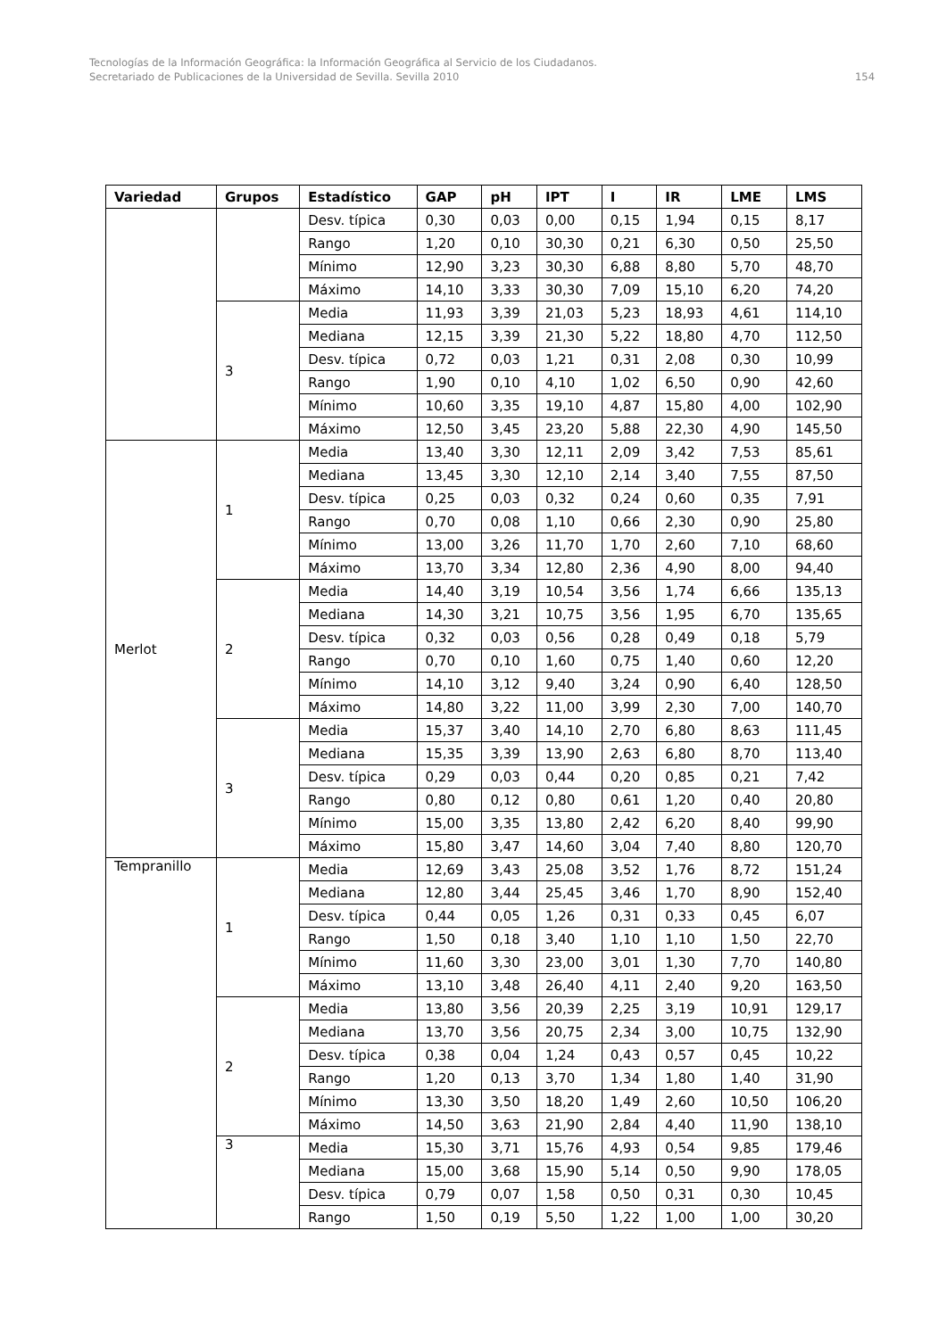Tecnologías de la Información Geográfica: la Información Geográfica al Servicio de los Ciudadanos.
154 Secretariado de Publicaciones de la Universidad de Sevilla. Sevilla 2010
| Variedad | Grupos | Estadístico | GAP | pH | IPT | I | IR | LME | LMS |
| --- | --- | --- | --- | --- | --- | --- | --- | --- | --- |
| | | Desv. típica | 0,30 | 0,03 | 0,00 | 0,15 | 1,94 | 0,15 | 8,17 |
| | | Rango | 1,20 | 0,10 | 30,30 | 0,21 | 6,30 | 0,50 | 25,50 |
| | | Mínimo | 12,90 | 3,23 | 30,30 | 6,88 | 8,80 | 5,70 | 48,70 |
| | | Máximo | 14,10 | 3,33 | 30,30 | 7,09 | 15,10 | 6,20 | 74,20 |
| | 3 | Media | 11,93 | 3,39 | 21,03 | 5,23 | 18,93 | 4,61 | 114,10 |
| | | Mediana | 12,15 | 3,39 | 21,30 | 5,22 | 18,80 | 4,70 | 112,50 |
| | | Desv. típica | 0,72 | 0,03 | 1,21 | 0,31 | 2,08 | 0,30 | 10,99 |
| | | Rango | 1,90 | 0,10 | 4,10 | 1,02 | 6,50 | 0,90 | 42,60 |
| | | Mínimo | 10,60 | 3,35 | 19,10 | 4,87 | 15,80 | 4,00 | 102,90 |
| | | Máximo | 12,50 | 3,45 | 23,20 | 5,88 | 22,30 | 4,90 | 145,50 |
| Merlot | 1 | Media | 13,40 | 3,30 | 12,11 | 2,09 | 3,42 | 7,53 | 85,61 |
| | | Mediana | 13,45 | 3,30 | 12,10 | 2,14 | 3,40 | 7,55 | 87,50 |
| | | Desv. típica | 0,25 | 0,03 | 0,32 | 0,24 | 0,60 | 0,35 | 7,91 |
| | | Rango | 0,70 | 0,08 | 1,10 | 0,66 | 2,30 | 0,90 | 25,80 |
| | | Mínimo | 13,00 | 3,26 | 11,70 | 1,70 | 2,60 | 7,10 | 68,60 |
| | | Máximo | 13,70 | 3,34 | 12,80 | 2,36 | 4,90 | 8,00 | 94,40 |
| | 2 | Media | 14,40 | 3,19 | 10,54 | 3,56 | 1,74 | 6,66 | 135,13 |
| | | Mediana | 14,30 | 3,21 | 10,75 | 3,56 | 1,95 | 6,70 | 135,65 |
| | | Desv. típica | 0,32 | 0,03 | 0,56 | 0,28 | 0,49 | 0,18 | 5,79 |
| | | Rango | 0,70 | 0,10 | 1,60 | 0,75 | 1,40 | 0,60 | 12,20 |
| | | Mínimo | 14,10 | 3,12 | 9,40 | 3,24 | 0,90 | 6,40 | 128,50 |
| | | Máximo | 14,80 | 3,22 | 11,00 | 3,99 | 2,30 | 7,00 | 140,70 |
| | 3 | Media | 15,37 | 3,40 | 14,10 | 2,70 | 6,80 | 8,63 | 111,45 |
| | | Mediana | 15,35 | 3,39 | 13,90 | 2,63 | 6,80 | 8,70 | 113,40 |
| | | Desv. típica | 0,29 | 0,03 | 0,44 | 0,20 | 0,85 | 0,21 | 7,42 |
| | | Rango | 0,80 | 0,12 | 0,80 | 0,61 | 1,20 | 0,40 | 20,80 |
| | | Mínimo | 15,00 | 3,35 | 13,80 | 2,42 | 6,20 | 8,40 | 99,90 |
| | | Máximo | 15,80 | 3,47 | 14,60 | 3,04 | 7,40 | 8,80 | 120,70 |
| Tempranillo | 1 | Media | 12,69 | 3,43 | 25,08 | 3,52 | 1,76 | 8,72 | 151,24 |
| | | Mediana | 12,80 | 3,44 | 25,45 | 3,46 | 1,70 | 8,90 | 152,40 |
| | | Desv. típica | 0,44 | 0,05 | 1,26 | 0,31 | 0,33 | 0,45 | 6,07 |
| | | Rango | 1,50 | 0,18 | 3,40 | 1,10 | 1,10 | 1,50 | 22,70 |
| | | Mínimo | 11,60 | 3,30 | 23,00 | 3,01 | 1,30 | 7,70 | 140,80 |
| | | Máximo | 13,10 | 3,48 | 26,40 | 4,11 | 2,40 | 9,20 | 163,50 |
| | 2 | Media | 13,80 | 3,56 | 20,39 | 2,25 | 3,19 | 10,91 | 129,17 |
| | | Mediana | 13,70 | 3,56 | 20,75 | 2,34 | 3,00 | 10,75 | 132,90 |
| | | Desv. típica | 0,38 | 0,04 | 1,24 | 0,43 | 0,57 | 0,45 | 10,22 |
| | | Rango | 1,20 | 0,13 | 3,70 | 1,34 | 1,80 | 1,40 | 31,90 |
| | | Mínimo | 13,30 | 3,50 | 18,20 | 1,49 | 2,60 | 10,50 | 106,20 |
| | | Máximo | 14,50 | 3,63 | 21,90 | 2,84 | 4,40 | 11,90 | 138,10 |
| | 3 | Media | 15,30 | 3,71 | 15,76 | 4,93 | 0,54 | 9,85 | 179,46 |
| | | Mediana | 15,00 | 3,68 | 15,90 | 5,14 | 0,50 | 9,90 | 178,05 |
| | | Desv. típica | 0,79 | 0,07 | 1,58 | 0,50 | 0,31 | 0,30 | 10,45 |
| | | Rango | 1,50 | 0,19 | 5,50 | 1,22 | 1,00 | 1,00 | 30,20 |